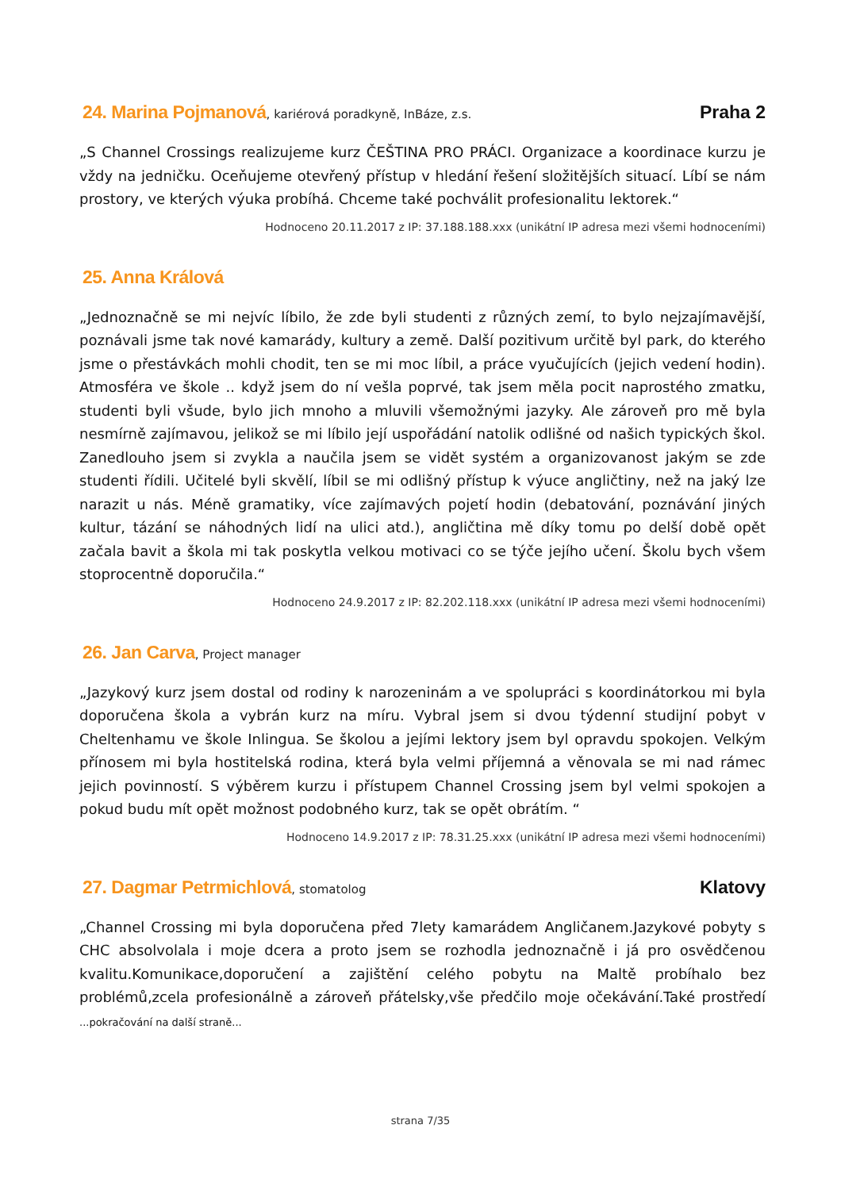24. Marina Pojmanová, kariérová poradkyně, InBáze, z.s. Praha 2
„S Channel Crossings realizujeme kurz ČEŠTINA PRO PRÁCI. Organizace a koordinace kurzu je vždy na jedničku. Oceňujeme otevřený přístup v hledání řešení složitějších situací. Líbí se nám prostory, ve kterých výuka probíhá. Chceme také pochválit profesionalitu lektorek.“
Hodnoceno 20.11.2017 z IP: 37.188.188.xxx (unikátní IP adresa mezi všemi hodnoceními)
25. Anna Králová
„Jednoznačně se mi nejvíc líbilo, že zde byli studenti z různých zemí, to bylo nejzajímavější, poznávali jsme tak nové kamarády, kultury a země. Další pozitivum určitě byl park, do kterého jsme o přestávkách mohli chodit, ten se mi moc líbil, a práce vyučujících (jejich vedení hodin). Atmosféra ve škole .. když jsem do ní vešla poprvé, tak jsem měla pocit naprostého zmatku, studenti byli všude, bylo jich mnoho a mluvili všemožnými jazyky. Ale zároveň pro mě byla nesmírně zajímavou, jelikož se mi líbilo její uspořádání natolik odlišné od našich typických škol. Zanedlouho jsem si zvykla a naučila jsem se vidět systém a organizovanost jakým se zde studenti řídili. Učitelé byli skvělí, líbil se mi odlišný přístup k výuce angličtiny, než na jaký lze narazit u nás. Méně gramatiky, více zajímavých pojetí hodin (debatování, poznávání jiných kultur, tázání se náhodných lidí na ulici atd.), angličtina mě díky tomu po delší době opět začala bavit a škola mi tak poskytla velkou motivaci co se týče jejího učení. Školu bych všem stoprocentně doporučila.“
Hodnoceno 24.9.2017 z IP: 82.202.118.xxx (unikátní IP adresa mezi všemi hodnoceními)
26. Jan Carva, Project manager
„Jazykový kurz jsem dostal od rodiny k narozeninám a ve spolupráci s koordinátorkou mi byla doporučena škola a vybrán kurz na míru. Vybral jsem si dvou týdenní studijní pobyt v Cheltenhamu ve škole Inlingua. Se školou a jejími lektory jsem byl opravdu spokojen. Velkým přínosem mi byla hostitelská rodina, která byla velmi příjemná a věnovala se mi nad rámec jejich povinností. S výběrem kurzu i přístupem Channel Crossing jsem byl velmi spokojen a pokud budu mít opět možnost podobného kurz, tak se opět obrátím. “
Hodnoceno 14.9.2017 z IP: 78.31.25.xxx (unikátní IP adresa mezi všemi hodnoceními)
27. Dagmar Petrmichlová, stomatolog Klatovy
„Channel Crossing mi byla doporučena před 7lety kamarádem Angličanem.Jazykové pobyty s CHC absolvolala i moje dcera a proto jsem se rozhodla jednoznačně i já pro osvědčenou kvalitu.Komunikace,doporučení a zajištění celého pobytu na Maltě probíhalo bez problémů,zcela profesionálně a zároveň přátelsky,vše předčilo moje očekávání.Také prostředí ...pokračování na další straně...
strana 7/35